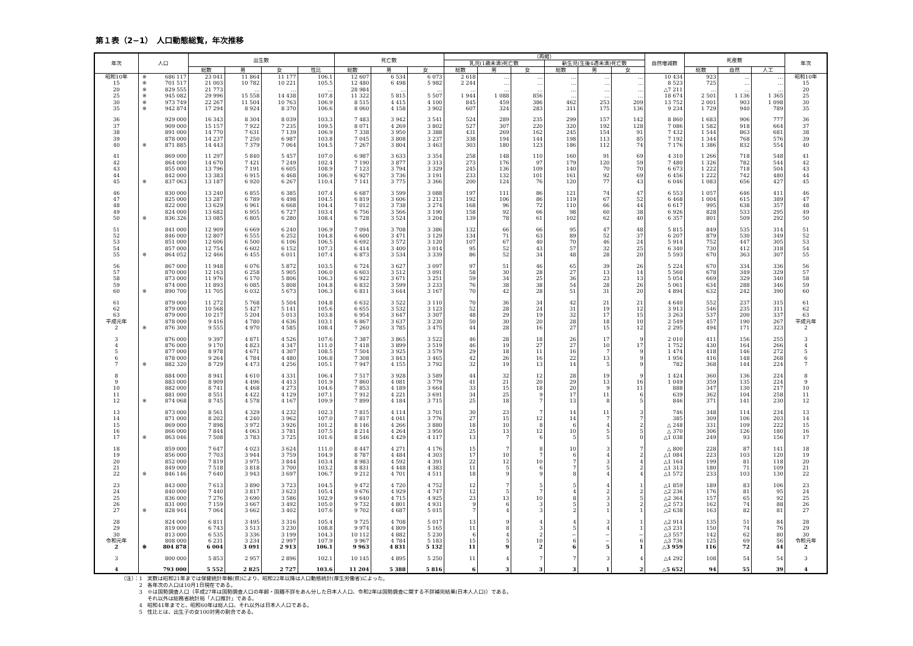第１表（2−1）　人口動態総覧，年次推移
| 年次 | 人口 | | 出生数 | | | | 死亡数 | | | （再掲） | | | | | | 自然増減数 | 死産数 | | | 年次 |
| --- | --- | --- | --- | --- | --- | --- | --- | --- | --- | --- | --- | --- | --- | --- | --- | --- | --- | --- | --- | --- |
| | | | | | | | | | | 乳児(1歳未満)死亡数 | | | 新生児(生後4週未満)死亡数 | | | | | | | |
| | | | 総数 | 男 | 女 | 性比 | 総数 | 男 | 女 | 総数 | 男 | 女 | 総数 | 男 | 女 | | 総数 | 自然 | 人工 | |
| 昭和10年 | ※ | 686 117 | 23 041 | 11 864 | 11 177 | 106.1 | 12 607 | 6 534 | 6 073 | 2 618 | … | … | … | … | … | 10 434 | 923 | … | … | 昭和10年 |
| 15 | ※ | 701 517 | 21 003 | 10 782 | 10 221 | 105.5 | 12 480 | 6 498 | 5 982 | 2 244 | … | … | … | … | … | 8 523 | 725 | … | … | 15 |
| 20 | ※ | 829 555 | 21 773 | … | … | … | 28 984 | … | … | … | … | … | … | … | … | △7 211 | … | … | … | 20 |
| 25 | ※ | 945 082 | 29 996 | 15 558 | 14 438 | 107.8 | 11 322 | 5 815 | 5 507 | 1 944 | 1 088 | 856 | … | … | … | 18 674 | 2 501 | 1 136 | 1 365 | 25 |
| 30 | ※ | 973 749 | 22 267 | 11 504 | 10 763 | 106.9 | 8 515 | 4 415 | 4 100 | 845 | 459 | 386 | 462 | 253 | 209 | 13 752 | 2 001 | 903 | 1 098 | 30 |
| 35 | ※ | 942 874 | 17 294 | 8 924 | 8 370 | 106.6 | 8 060 | 4 158 | 3 902 | 607 | 324 | 283 | 311 | 175 | 136 | 9 234 | 1 729 | 940 | 789 | 35 |
| 36 | | 929 000 | 16 343 | 8 304 | 8 039 | 103.3 | 7 483 | 3 942 | 3 541 | 524 | 289 | 235 | 299 | 157 | 142 | 8 860 | 1 683 | 906 | 777 | 36 |
| 37 | | 909 000 | 15 157 | 7 922 | 7 235 | 109.5 | 8 071 | 4 269 | 3 802 | 527 | 307 | 220 | 320 | 192 | 128 | 7 086 | 1 582 | 918 | 664 | 37 |
| 38 | | 891 000 | 14 770 | 7 631 | 7 139 | 106.9 | 7 338 | 3 950 | 3 388 | 431 | 269 | 162 | 245 | 154 | 91 | 7 432 | 1 544 | 863 | 681 | 38 |
| 39 | | 878 000 | 14 237 | 7 250 | 6 987 | 103.8 | 7 045 | 3 808 | 3 237 | 338 | 194 | 144 | 198 | 113 | 85 | 7 192 | 1 344 | 768 | 576 | 39 |
| 40 | ※ | 871 885 | 14 443 | 7 379 | 7 064 | 104.5 | 7 267 | 3 804 | 3 463 | 303 | 180 | 123 | 186 | 112 | 74 | 7 176 | 1 386 | 832 | 554 | 40 |
| 41 | | 869 000 | 11 297 | 5 840 | 5 457 | 107.0 | 6 987 | 3 633 | 3 354 | 258 | 148 | 110 | 160 | 91 | 69 | 4 310 | 1 266 | 718 | 548 | 41 |
| 42 | | 864 000 | 14 670 | 7 421 | 7 249 | 102.4 | 7 190 | 3 877 | 3 313 | 273 | 176 | 97 | 179 | 120 | 59 | 7 480 | 1 326 | 782 | 544 | 42 |
| 43 | | 855 000 | 13 796 | 7 191 | 6 605 | 108.9 | 7 123 | 3 794 | 3 329 | 245 | 136 | 109 | 140 | 70 | 70 | 6 673 | 1 222 | 718 | 504 | 43 |
| 44 | | 842 000 | 13 383 | 6 915 | 6 468 | 106.9 | 6 927 | 3 736 | 3 191 | 233 | 132 | 101 | 161 | 92 | 69 | 6 456 | 1 222 | 742 | 480 | 44 |
| 45 | ※ | 837 063 | 13 187 | 6 920 | 6 267 | 110.4 | 7 141 | 3 775 | 3 366 | 200 | 124 | 76 | 120 | 77 | 43 | 6 046 | 1 083 | 656 | 427 | 45 |
| 46 | | 830 000 | 13 240 | 6 855 | 6 385 | 107.4 | 6 687 | 3 599 | 3 088 | 197 | 111 | 86 | 121 | 74 | 47 | 6 553 | 1 057 | 646 | 411 | 46 |
| 47 | | 825 000 | 13 287 | 6 789 | 6 498 | 104.5 | 6 819 | 3 606 | 3 213 | 192 | 106 | 86 | 119 | 67 | 52 | 6 468 | 1 004 | 615 | 389 | 47 |
| 48 | | 822 000 | 13 629 | 6 961 | 6 668 | 104.4 | 7 012 | 3 738 | 3 274 | 168 | 96 | 72 | 110 | 66 | 44 | 6 617 | 995 | 638 | 357 | 48 |
| 49 | | 824 000 | 13 682 | 6 955 | 6 727 | 103.4 | 6 756 | 3 566 | 3 190 | 158 | 92 | 66 | 98 | 60 | 38 | 6 926 | 828 | 533 | 295 | 49 |
| 50 | ※ | 836 326 | 13 085 | 6 805 | 6 280 | 108.4 | 6 728 | 3 524 | 3 204 | 139 | 78 | 61 | 102 | 62 | 40 | 6 357 | 801 | 509 | 292 | 50 |
| 51 | | 841 000 | 12 909 | 6 669 | 6 240 | 106.9 | 7 094 | 3 708 | 3 386 | 132 | 66 | 66 | 95 | 47 | 48 | 5 815 | 849 | 535 | 314 | 51 |
| 52 | | 846 000 | 12 807 | 6 555 | 6 252 | 104.8 | 6 600 | 3 471 | 3 129 | 134 | 71 | 63 | 89 | 52 | 37 | 6 207 | 879 | 530 | 349 | 52 |
| 53 | | 851 000 | 12 606 | 6 500 | 6 106 | 106.5 | 6 692 | 3 572 | 3 120 | 107 | 67 | 40 | 70 | 46 | 24 | 5 914 | 752 | 447 | 305 | 53 |
| 54 | | 857 000 | 12 754 | 6 602 | 6 152 | 107.3 | 6 414 | 3 400 | 3 014 | 95 | 52 | 43 | 57 | 32 | 25 | 6 340 | 730 | 412 | 318 | 54 |
| 55 | ※ | 864 052 | 12 466 | 6 455 | 6 011 | 107.4 | 6 873 | 3 534 | 3 339 | 86 | 52 | 34 | 48 | 28 | 20 | 5 593 | 670 | 363 | 307 | 55 |
| 56 | | 867 000 | 11 948 | 6 076 | 5 872 | 103.5 | 6 724 | 3 627 | 3 097 | 97 | 51 | 46 | 65 | 39 | 26 | 5 224 | 670 | 334 | 336 | 56 |
| 57 | | 870 000 | 12 163 | 6 258 | 5 905 | 106.0 | 6 603 | 3 512 | 3 091 | 58 | 30 | 28 | 27 | 13 | 14 | 5 560 | 678 | 349 | 329 | 57 |
| 58 | | 873 000 | 11 976 | 6 170 | 5 806 | 106.3 | 6 922 | 3 671 | 3 251 | 59 | 34 | 25 | 36 | 23 | 13 | 5 054 | 669 | 329 | 340 | 58 |
| 59 | | 874 000 | 11 893 | 6 085 | 5 808 | 104.8 | 6 832 | 3 599 | 3 233 | 76 | 38 | 38 | 54 | 28 | 26 | 5 061 | 634 | 288 | 346 | 59 |
| 60 | ※ | 890 700 | 11 705 | 6 032 | 5 673 | 106.3 | 6 811 | 3 644 | 3 167 | 70 | 42 | 28 | 51 | 31 | 20 | 4 894 | 632 | 242 | 390 | 60 |
| 61 | | 879 000 | 11 272 | 5 768 | 5 504 | 104.8 | 6 632 | 3 522 | 3 110 | 70 | 36 | 34 | 42 | 21 | 21 | 4 640 | 552 | 237 | 315 | 61 |
| 62 | | 879 000 | 10 568 | 5 427 | 5 141 | 105.6 | 6 655 | 3 532 | 3 123 | 52 | 28 | 24 | 31 | 19 | 12 | 3 913 | 546 | 235 | 311 | 62 |
| 63 | | 879 000 | 10 217 | 5 204 | 5 013 | 103.8 | 6 954 | 3 647 | 3 307 | 48 | 29 | 19 | 32 | 17 | 15 | 3 263 | 537 | 200 | 337 | 63 |
| 平成元年 | | 878 000 | 9 416 | 4 780 | 4 636 | 103.1 | 6 867 | 3 637 | 3 230 | 50 | 30 | 20 | 28 | 18 | 10 | 2 549 | 457 | 190 | 267 | 平成元年 |
| 2 | ※ | 876 300 | 9 555 | 4 970 | 4 585 | 108.4 | 7 260 | 3 785 | 3 475 | 44 | 28 | 16 | 27 | 15 | 12 | 2 295 | 494 | 171 | 323 | 2 |
| 3 | | 876 000 | 9 397 | 4 871 | 4 526 | 107.6 | 7 387 | 3 865 | 3 522 | 46 | 28 | 18 | 26 | 17 | 9 | 2 010 | 411 | 156 | 255 | 3 |
| 4 | | 876 000 | 9 170 | 4 823 | 4 347 | 111.0 | 7 418 | 3 899 | 3 519 | 46 | 19 | 27 | 27 | 10 | 17 | 1 752 | 430 | 164 | 266 | 4 |
| 5 | | 877 000 | 8 978 | 4 671 | 4 307 | 108.5 | 7 504 | 3 925 | 3 579 | 29 | 18 | 11 | 16 | 7 | 9 | 1 474 | 418 | 146 | 272 | 5 |
| 6 | | 878 000 | 9 264 | 4 784 | 4 480 | 106.8 | 7 308 | 3 843 | 3 465 | 42 | 26 | 16 | 22 | 13 | 9 | 1 956 | 416 | 148 | 268 | 6 |
| 7 | ※ | 882 320 | 8 729 | 4 473 | 4 256 | 105.1 | 7 947 | 4 155 | 3 792 | 32 | 19 | 13 | 14 | 5 | 9 | 782 | 368 | 144 | 224 | 7 |
| 8 | | 884 000 | 8 941 | 4 610 | 4 331 | 106.4 | 7 517 | 3 928 | 3 589 | 44 | 32 | 12 | 28 | 19 | 9 | 1 424 | 360 | 136 | 224 | 8 |
| 9 | | 883 000 | 8 909 | 4 496 | 4 413 | 101.9 | 7 860 | 4 081 | 3 779 | 41 | 21 | 20 | 29 | 13 | 16 | 1 049 | 359 | 135 | 224 | 9 |
| 10 | | 882 000 | 8 741 | 4 468 | 4 273 | 104.6 | 7 853 | 4 189 | 3 664 | 33 | 15 | 18 | 20 | 9 | 11 | 888 | 347 | 130 | 217 | 10 |
| 11 | | 881 000 | 8 551 | 4 422 | 4 129 | 107.1 | 7 912 | 4 221 | 3 691 | 34 | 25 | 9 | 17 | 11 | 6 | 639 | 362 | 104 | 258 | 11 |
| 12 | ※ | 874 068 | 8 745 | 4 578 | 4 167 | 109.9 | 7 899 | 4 184 | 3 715 | 25 | 18 | 7 | 13 | 8 | 5 | 846 | 371 | 141 | 230 | 12 |
| 13 | | 873 000 | 8 561 | 4 329 | 4 232 | 102.3 | 7 815 | 4 114 | 3 701 | 30 | 23 | 7 | 14 | 11 | 3 | 746 | 348 | 114 | 234 | 13 |
| 14 | | 871 000 | 8 202 | 4 240 | 3 962 | 107.0 | 7 817 | 4 041 | 3 776 | 27 | 15 | 12 | 14 | 7 | 7 | 385 | 309 | 106 | 203 | 14 |
| 15 | | 869 000 | 7 898 | 3 972 | 3 926 | 101.2 | 8 146 | 4 266 | 3 880 | 18 | 10 | 8 | 6 | 4 | 2 | △ 248 | 331 | 109 | 222 | 15 |
| 16 | | 866 000 | 7 844 | 4 063 | 3 781 | 107.5 | 8 214 | 4 264 | 3 950 | 25 | 13 | 12 | 10 | 5 | 5 | △ 370 | 306 | 126 | 180 | 16 |
| 17 | ※ | 863 046 | 7 508 | 3 783 | 3 725 | 101.6 | 8 546 | 4 429 | 4 117 | 13 | 7 | 6 | 5 | 5 | 0 | △1 038 | 249 | 93 | 156 | 17 |
| 18 | | 859 000 | 7 647 | 4 023 | 3 624 | 111.0 | 8 447 | 4 271 | 4 176 | 15 | 7 | 8 | 10 | 3 | 7 | △ 800 | 228 | 87 | 141 | 18 |
| 19 | | 856 000 | 7 703 | 3 944 | 3 759 | 104.9 | 8 787 | 4 484 | 4 303 | 17 | 10 | 7 | 6 | 4 | 2 | △1 084 | 223 | 103 | 120 | 19 |
| 20 | | 852 000 | 7 819 | 3 975 | 3 844 | 103.4 | 8 983 | 4 592 | 4 391 | 22 | 12 | 10 | 7 | 3 | 4 | △1 164 | 199 | 81 | 118 | 20 |
| 21 | | 849 000 | 7 518 | 3 818 | 3 700 | 103.2 | 8 831 | 4 448 | 4 383 | 11 | 5 | 6 | 7 | 5 | 2 | △1 313 | 180 | 71 | 109 | 21 |
| 22 | ※ | 846 146 | 7 640 | 3 943 | 3 697 | 106.7 | 9 212 | 4 701 | 4 511 | 18 | 9 | 9 | 8 | 4 | 4 | △1 572 | 233 | 103 | 130 | 22 |
| 23 | | 843 000 | 7 613 | 3 890 | 3 723 | 104.5 | 9 472 | 4 720 | 4 752 | 12 | 7 | 5 | 5 | 4 | 1 | △1 859 | 189 | 83 | 106 | 23 |
| 24 | | 840 000 | 7 440 | 3 817 | 3 623 | 105.4 | 9 676 | 4 929 | 4 747 | 12 | 5 | 7 | 4 | 2 | 2 | △2 236 | 176 | 81 | 95 | 24 |
| 25 | | 836 000 | 7 276 | 3 690 | 3 586 | 102.9 | 9 640 | 4 715 | 4 925 | 23 | 13 | 10 | 8 | 3 | 5 | △2 364 | 157 | 65 | 92 | 25 |
| 26 | | 831 000 | 7 159 | 3 667 | 3 492 | 105.0 | 9 732 | 4 801 | 4 931 | 9 | 6 | 3 | 5 | 3 | 2 | △2 573 | 162 | 74 | 88 | 26 |
| 27 | ※ | 828 944 | 7 064 | 3 662 | 3 402 | 107.6 | 9 702 | 4 687 | 5 015 | 7 | 4 | 3 | 2 | 1 | 1 | △2 638 | 163 | 82 | 81 | 27 |
| 28 | | 824 000 | 6 811 | 3 495 | 3 316 | 105.4 | 9 725 | 4 708 | 5 017 | 13 | 9 | 4 | 4 | 3 | 1 | △2 914 | 135 | 51 | 84 | 28 |
| 29 | | 819 000 | 6 743 | 3 513 | 3 230 | 108.8 | 9 974 | 4 809 | 5 165 | 11 | 8 | 3 | 5 | 4 | 1 | △3 231 | 150 | 74 | 76 | 29 |
| 30 | | 813 000 | 6 535 | 3 336 | 3 199 | 104.3 | 10 112 | 4 882 | 5 230 | 6 | 4 | 2 | − | − | − | △3 557 | 142 | 62 | 80 | 30 |
| 令和元年 | | 808 000 | 6 231 | 3 234 | 2 997 | 107.9 | 9 967 | 4 784 | 5 183 | 15 | 5 | 10 | 6 | − | 6 | △3 736 | 125 | 69 | 56 | 令和元年 |
| 2 | ※ | 804 878 | 6 004 | 3 091 | 2 913 | 106.1 | 9 963 | 4 831 | 5 132 | 11 | 9 | 2 | 6 | 5 | 1 | △3 959 | 116 | 72 | 44 | 2 |
| 3 | | 800 000 | 5 853 | 2 957 | 2 896 | 102.1 | 10 145 | 4 895 | 5 250 | 11 | 4 | 7 | 7 | 3 | 4 | △4 292 | 108 | 54 | 54 | 3 |
| 4 | | 793 000 | 5 552 | 2 825 | 2 727 | 103.6 | 11 204 | 5 388 | 5 816 | 6 | 3 | 3 | 3 | 1 | 2 | △5 652 | 94 | 55 | 39 | 4 |
（注）：1 実数は昭和21年までは保健統計年報(県)により、昭和22年以降は人口動態統計(厚生労働省)によった。
2 各年次の人口は10月1日現在である。
3 ※は国勢調査人口（平成27年は国勢調査人口の年齢・国籍不詳をあん分した日本人人口、令和2年は国勢調査に関する不詳補完結果(日本人人口)）である。
それ以外は総務省統計局「人口推計」である。
4 昭和41年までと、昭和60年は総人口、それ以外は日本人人口である。
5 性比とは、出生子の女100対男の割合である。